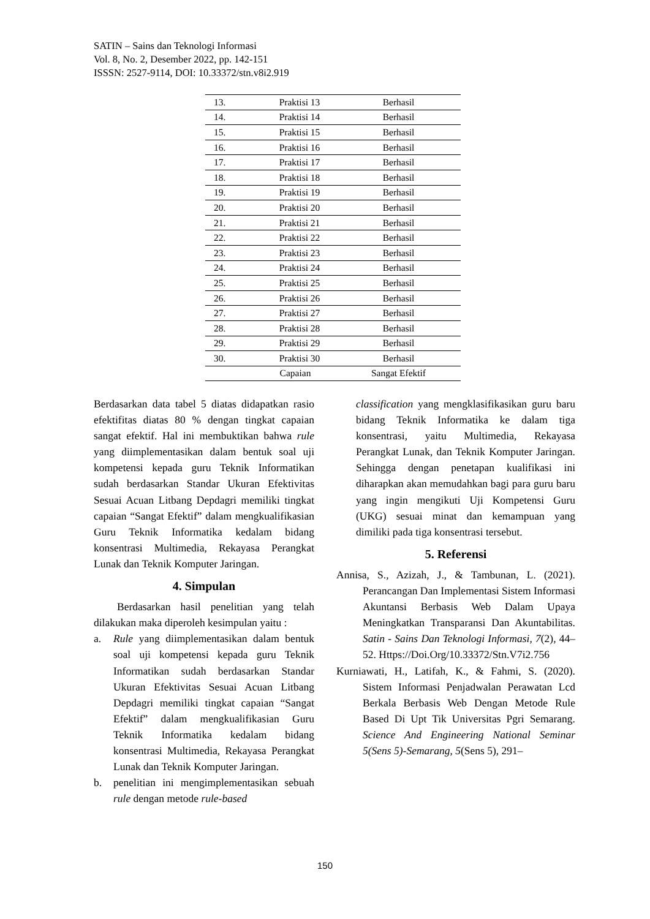SATIN – Sains dan Teknologi Informasi
Vol. 8, No. 2, Desember 2022, pp. 142-151
ISSSN: 2527-9114, DOI: 10.33372/stn.v8i2.919
| 13. | Praktisi 13 | Berhasil |
| 14. | Praktisi 14 | Berhasil |
| 15. | Praktisi 15 | Berhasil |
| 16. | Praktisi 16 | Berhasil |
| 17. | Praktisi 17 | Berhasil |
| 18. | Praktisi 18 | Berhasil |
| 19. | Praktisi 19 | Berhasil |
| 20. | Praktisi 20 | Berhasil |
| 21. | Praktisi 21 | Berhasil |
| 22. | Praktisi 22 | Berhasil |
| 23. | Praktisi 23 | Berhasil |
| 24. | Praktisi 24 | Berhasil |
| 25. | Praktisi 25 | Berhasil |
| 26. | Praktisi 26 | Berhasil |
| 27. | Praktisi 27 | Berhasil |
| 28. | Praktisi 28 | Berhasil |
| 29. | Praktisi 29 | Berhasil |
| 30. | Praktisi 30 | Berhasil |
| Capaian | | Sangat Efektif |
Berdasarkan data tabel 5 diatas didapatkan rasio efektifitas diatas 80 % dengan tingkat capaian sangat efektif. Hal ini membuktikan bahwa rule yang diimplementasikan dalam bentuk soal uji kompetensi kepada guru Teknik Informatikan sudah berdasarkan Standar Ukuran Efektivitas Sesuai Acuan Litbang Depdagri memiliki tingkat capaian “Sangat Efektif” dalam mengkualifikasian Guru Teknik Informatika kedalam bidang konsentrasi Multimedia, Rekayasa Perangkat Lunak dan Teknik Komputer Jaringan.
4. Simpulan
Berdasarkan hasil penelitian yang telah dilakukan maka diperoleh kesimpulan yaitu :
a. Rule yang diimplementasikan dalam bentuk soal uji kompetensi kepada guru Teknik Informatikan sudah berdasarkan Standar Ukuran Efektivitas Sesuai Acuan Litbang Depdagri memiliki tingkat capaian “Sangat Efektif” dalam mengkualifikasian Guru Teknik Informatika kedalam bidang konsentrasi Multimedia, Rekayasa Perangkat Lunak dan Teknik Komputer Jaringan.
b. penelitian ini mengimplementasikan sebuah rule dengan metode rule-based
classification yang mengklasifikasikan guru baru bidang Teknik Informatika ke dalam tiga konsentrasi, yaitu Multimedia, Rekayasa Perangkat Lunak, dan Teknik Komputer Jaringan. Sehingga dengan penetapan kualifikasi ini diharapkan akan memudahkan bagi para guru baru yang ingin mengikuti Uji Kompetensi Guru (UKG) sesuai minat dan kemampuan yang dimiliki pada tiga konsentrasi tersebut.
5. Referensi
Annisa, S., Azizah, J., & Tambunan, L. (2021). Perancangan Dan Implementasi Sistem Informasi Akuntansi Berbasis Web Dalam Upaya Meningkatkan Transparansi Dan Akuntabilitas. Satin - Sains Dan Teknologi Informasi, 7(2), 44–52. Https://Doi.Org/10.33372/Stn.V7i2.756
Kurniawati, H., Latifah, K., & Fahmi, S. (2020). Sistem Informasi Penjadwalan Perawatan Lcd Berkala Berbasis Web Dengan Metode Rule Based Di Upt Tik Universitas Pgri Semarang. Science And Engineering National Seminar 5(Sens 5)-Semarang, 5(Sens 5), 291–
150